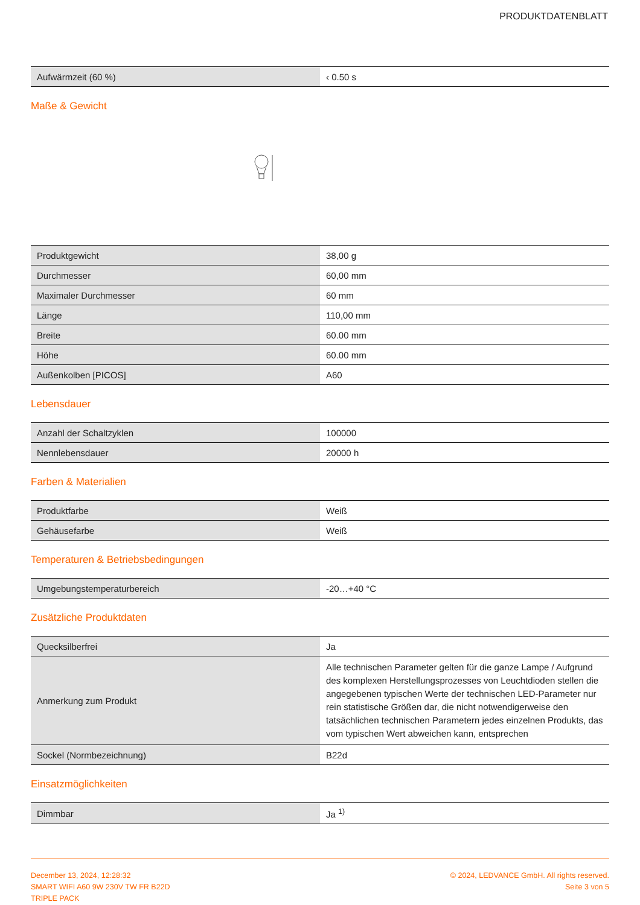PRODUKTDATENBLATT
| Aufwärmzeit (60 %) | ‹ 0.50 s |
Maße & Gewicht
| Produktgewicht | 38,00 g |
| Durchmesser | 60,00 mm |
| Maximaler Durchmesser | 60 mm |
| Länge | 110,00 mm |
| Breite | 60.00 mm |
| Höhe | 60.00 mm |
| Außenkolben [PICOS] | A60 |
Lebensdauer
| Anzahl der Schaltzyklen | 100000 |
| Nennlebensdauer | 20000 h |
Farben & Materialien
| Produktfarbe | Weiß |
| Gehäusefarbe | Weiß |
Temperaturen & Betriebsbedingungen
| Umgebungstemperaturbereich | -20…+40 °C |
Zusätzliche Produktdaten
| Quecksilberfrei | Ja |
| Anmerkung zum Produkt | Alle technischen Parameter gelten für die ganze Lampe / Aufgrund des komplexen Herstellungsprozesses von Leuchtdioden stellen die angegebenen typischen Werte der technischen LED-Parameter nur rein statistische Größen dar, die nicht notwendigerweise den tatsächlichen technischen Parametern jedes einzelnen Produkts, das vom typischen Wert abweichen kann, entsprechen |
| Sockel (Normbezeichnung) | B22d |
Einsatzmöglichkeiten
| Dimmbar | Ja <sup>1)</sup> |
December 13, 2024, 12:28:32
SMART WIFI A60 9W 230V TW FR B22D
TRIPLE PACK
© 2024, LEDVANCE GmbH. All rights reserved.
Seite 3 von 5